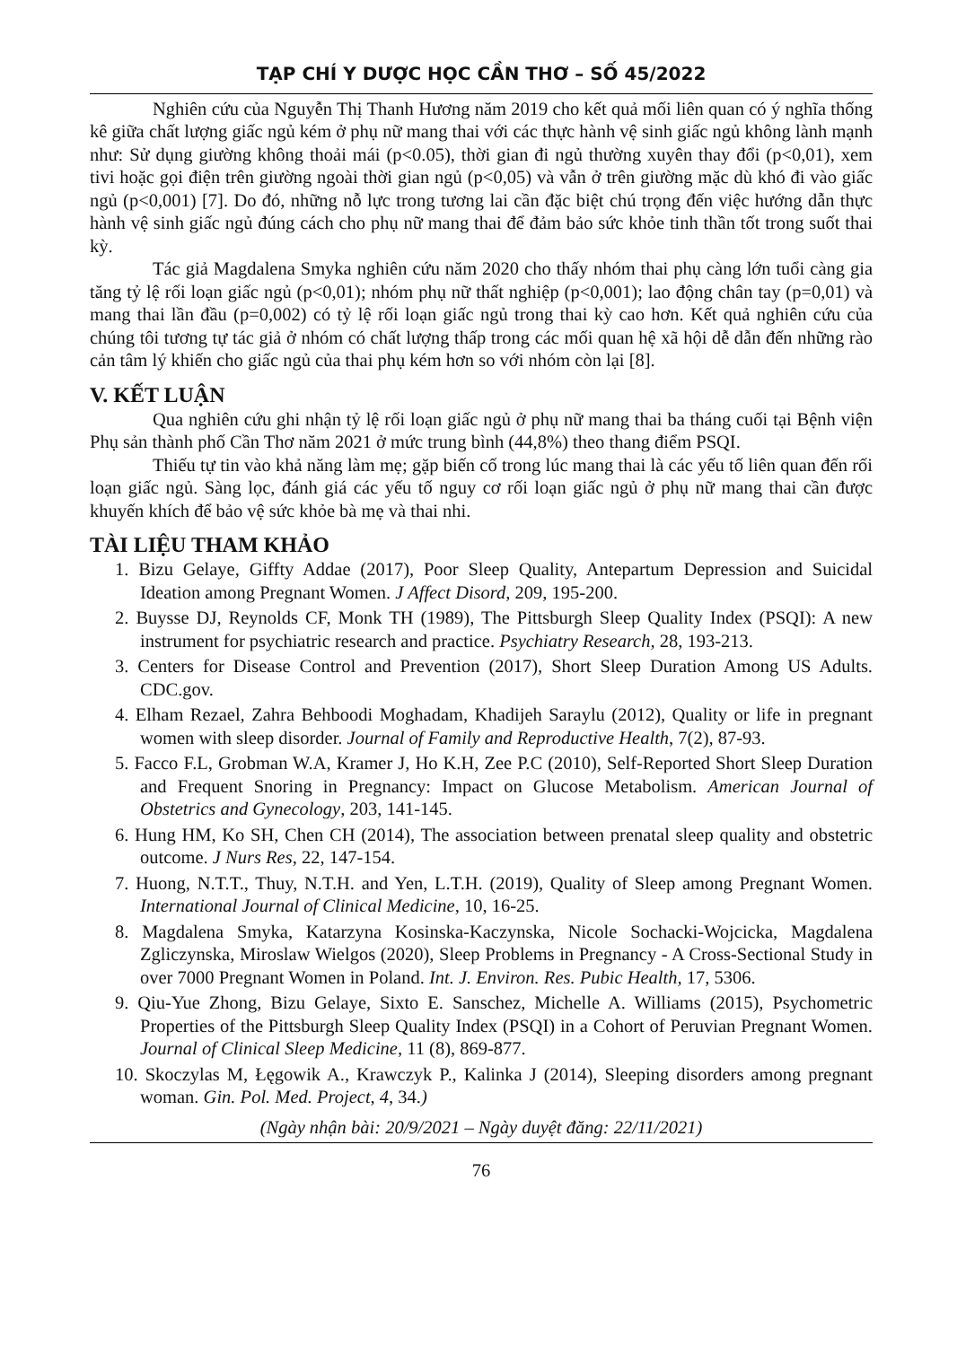TẠP CHÍ Y DƯỢC HỌC CẦN THƠ – SỐ 45/2022
Nghiên cứu của Nguyễn Thị Thanh Hương năm 2019 cho kết quả mối liên quan có ý nghĩa thống kê giữa chất lượng giấc ngủ kém ở phụ nữ mang thai với các thực hành vệ sinh giấc ngủ không lành mạnh như: Sử dụng giường không thoải mái (p<0.05), thời gian đi ngủ thường xuyên thay đổi (p<0,01), xem tivi hoặc gọi điện trên giường ngoài thời gian ngủ (p<0,05) và vẫn ở trên giường mặc dù khó đi vào giấc ngủ (p<0,001) [7]. Do đó, những nỗ lực trong tương lai cần đặc biệt chú trọng đến việc hướng dẫn thực hành vệ sinh giấc ngủ đúng cách cho phụ nữ mang thai để đảm bảo sức khỏe tinh thần tốt trong suốt thai kỳ.
Tác giả Magdalena Smyka nghiên cứu năm 2020 cho thấy nhóm thai phụ càng lớn tuổi càng gia tăng tỷ lệ rối loạn giấc ngủ (p<0,01); nhóm phụ nữ thất nghiệp (p<0,001); lao động chân tay (p=0,01) và mang thai lần đầu (p=0,002) có tỷ lệ rối loạn giấc ngủ trong thai kỳ cao hơn. Kết quả nghiên cứu của chúng tôi tương tự tác giả ở nhóm có chất lượng thấp trong các mối quan hệ xã hội dễ dẫn đến những rào cản tâm lý khiến cho giấc ngủ của thai phụ kém hơn so với nhóm còn lại [8].
V. KẾT LUẬN
Qua nghiên cứu ghi nhận tỷ lệ rối loạn giấc ngủ ở phụ nữ mang thai ba tháng cuối tại Bệnh viện Phụ sản thành phố Cần Thơ năm 2021 ở mức trung bình (44,8%) theo thang điểm PSQI.
Thiếu tự tin vào khả năng làm mẹ; gặp biến cố trong lúc mang thai là các yếu tố liên quan đến rối loạn giấc ngủ. Sàng lọc, đánh giá các yếu tố nguy cơ rối loạn giấc ngủ ở phụ nữ mang thai cần được khuyến khích để bảo vệ sức khỏe bà mẹ và thai nhi.
TÀI LIỆU THAM KHẢO
1. Bizu Gelaye, Giffty Addae (2017), Poor Sleep Quality, Antepartum Depression and Suicidal Ideation among Pregnant Women. J Affect Disord, 209, 195-200.
2. Buysse DJ, Reynolds CF, Monk TH (1989), The Pittsburgh Sleep Quality Index (PSQI): A new instrument for psychiatric research and practice. Psychiatry Research, 28, 193-213.
3. Centers for Disease Control and Prevention (2017), Short Sleep Duration Among US Adults. CDC.gov.
4. Elham Rezael, Zahra Behboodi Moghadam, Khadijeh Saraylu (2012), Quality or life in pregnant women with sleep disorder. Journal of Family and Reproductive Health, 7(2), 87-93.
5. Facco F.L, Grobman W.A, Kramer J, Ho K.H, Zee P.C (2010), Self-Reported Short Sleep Duration and Frequent Snoring in Pregnancy: Impact on Glucose Metabolism. American Journal of Obstetrics and Gynecology, 203, 141-145.
6. Hung HM, Ko SH, Chen CH (2014), The association between prenatal sleep quality and obstetric outcome. J Nurs Res, 22, 147-154.
7. Huong, N.T.T., Thuy, N.T.H. and Yen, L.T.H. (2019), Quality of Sleep among Pregnant Women. International Journal of Clinical Medicine, 10, 16-25.
8. Magdalena Smyka, Katarzyna Kosinska-Kaczynska, Nicole Sochacki-Wojcicka, Magdalena Zgliczynska, Miroslaw Wielgos (2020), Sleep Problems in Pregnancy - A Cross-Sectional Study in over 7000 Pregnant Women in Poland. Int. J. Environ. Res. Pubic Health, 17, 5306.
9. Qiu-Yue Zhong, Bizu Gelaye, Sixto E. Sanschez, Michelle A. Williams (2015), Psychometric Properties of the Pittsburgh Sleep Quality Index (PSQI) in a Cohort of Peruvian Pregnant Women. Journal of Clinical Sleep Medicine, 11 (8), 869-877.
10. Skoczylas M, Łęgowik A., Krawczyk P., Kalinka J (2014), Sleeping disorders among pregnant woman. Gin. Pol. Med. Project, 4, 34.)
(Ngày nhận bài: 20/9/2021 – Ngày duyệt đăng: 22/11/2021)
76